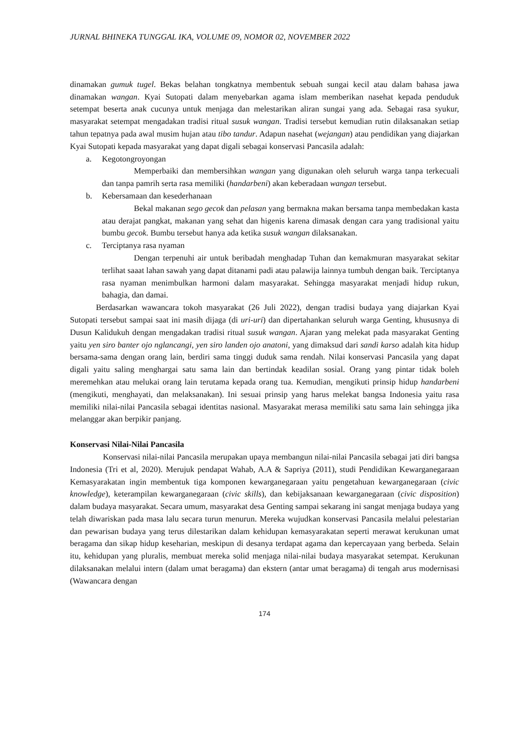JURNAL BHINEKA TUNGGAL IKA, VOLUME 09, NOMOR 02, NOVEMBER 2022
dinamakan gumuk tugel. Bekas belahan tongkatnya membentuk sebuah sungai kecil atau dalam bahasa jawa dinamakan wangan. Kyai Sutopati dalam menyebarkan agama islam memberikan nasehat kepada penduduk setempat beserta anak cucunya untuk menjaga dan melestarikan aliran sungai yang ada. Sebagai rasa syukur, masyarakat setempat mengadakan tradisi ritual susuk wangan. Tradisi tersebut kemudian rutin dilaksanakan setiap tahun tepatnya pada awal musim hujan atau tibo tandur. Adapun nasehat (wejangan) atau pendidikan yang diajarkan Kyai Sutopati kepada masyarakat yang dapat digali sebagai konservasi Pancasila adalah:
a. Kegotongroyongan
Memperbaiki dan membersihkan wangan yang digunakan oleh seluruh warga tanpa terkecuali dan tanpa pamrih serta rasa memiliki (handarbeni) akan keberadaan wangan tersebut.
b. Kebersamaan dan kesederhanaan
Bekal makanan sego gecok dan pelasan yang bermakna makan bersama tanpa membedakan kasta atau derajat pangkat, makanan yang sehat dan higenis karena dimasak dengan cara yang tradisional yaitu bumbu gecok. Bumbu tersebut hanya ada ketika susuk wangan dilaksanakan.
c. Terciptanya rasa nyaman
Dengan terpenuhi air untuk beribadah menghadap Tuhan dan kemakmuran masyarakat sekitar terlihat saaat lahan sawah yang dapat ditanami padi atau palawija lainnya tumbuh dengan baik. Terciptanya rasa nyaman menimbulkan harmoni dalam masyarakat. Sehingga masyarakat menjadi hidup rukun, bahagia, dan damai.
Berdasarkan wawancara tokoh masyarakat (26 Juli 2022), dengan tradisi budaya yang diajarkan Kyai Sutopati tersebut sampai saat ini masih dijaga (di uri-uri) dan dipertahankan seluruh warga Genting, khususnya di Dusun Kalidukuh dengan mengadakan tradisi ritual susuk wangan. Ajaran yang melekat pada masyarakat Genting yaitu yen siro banter ojo nglancangi, yen siro landen ojo anatoni, yang dimaksud dari sandi karso adalah kita hidup bersama-sama dengan orang lain, berdiri sama tinggi duduk sama rendah. Nilai konservasi Pancasila yang dapat digali yaitu saling menghargai satu sama lain dan bertindak keadilan sosial. Orang yang pintar tidak boleh meremehkan atau melukai orang lain terutama kepada orang tua. Kemudian, mengikuti prinsip hidup handarbeni (mengikuti, menghayati, dan melaksanakan). Ini sesuai prinsip yang harus melekat bangsa Indonesia yaitu rasa memiliki nilai-nilai Pancasila sebagai identitas nasional. Masyarakat merasa memiliki satu sama lain sehingga jika melanggar akan berpikir panjang.
Konservasi Nilai-Nilai Pancasila
Konservasi nilai-nilai Pancasila merupakan upaya membangun nilai-nilai Pancasila sebagai jati diri bangsa Indonesia (Tri et al, 2020). Merujuk pendapat Wahab, A.A & Sapriya (2011), studi Pendidikan Kewarganegaraan Kemasyarakatan ingin membentuk tiga komponen kewarganegaraan yaitu pengetahuan kewarganegaraan (civic knowledge), keterampilan kewarganegaraan (civic skills), dan kebijaksanaan kewarganegaraan (civic disposition) dalam budaya masyarakat. Secara umum, masyarakat desa Genting sampai sekarang ini sangat menjaga budaya yang telah diwariskan pada masa lalu secara turun menurun. Mereka wujudkan konservasi Pancasila melalui pelestarian dan pewarisan budaya yang terus dilestarikan dalam kehidupan kemasyarakatan seperti merawat kerukunan umat beragama dan sikap hidup keseharian, meskipun di desanya terdapat agama dan kepercayaan yang berbeda. Selain itu, kehidupan yang pluralis, membuat mereka solid menjaga nilai-nilai budaya masyarakat setempat. Kerukunan dilaksanakan melalui intern (dalam umat beragama) dan ekstern (antar umat beragama) di tengah arus modernisasi (Wawancara dengan
174